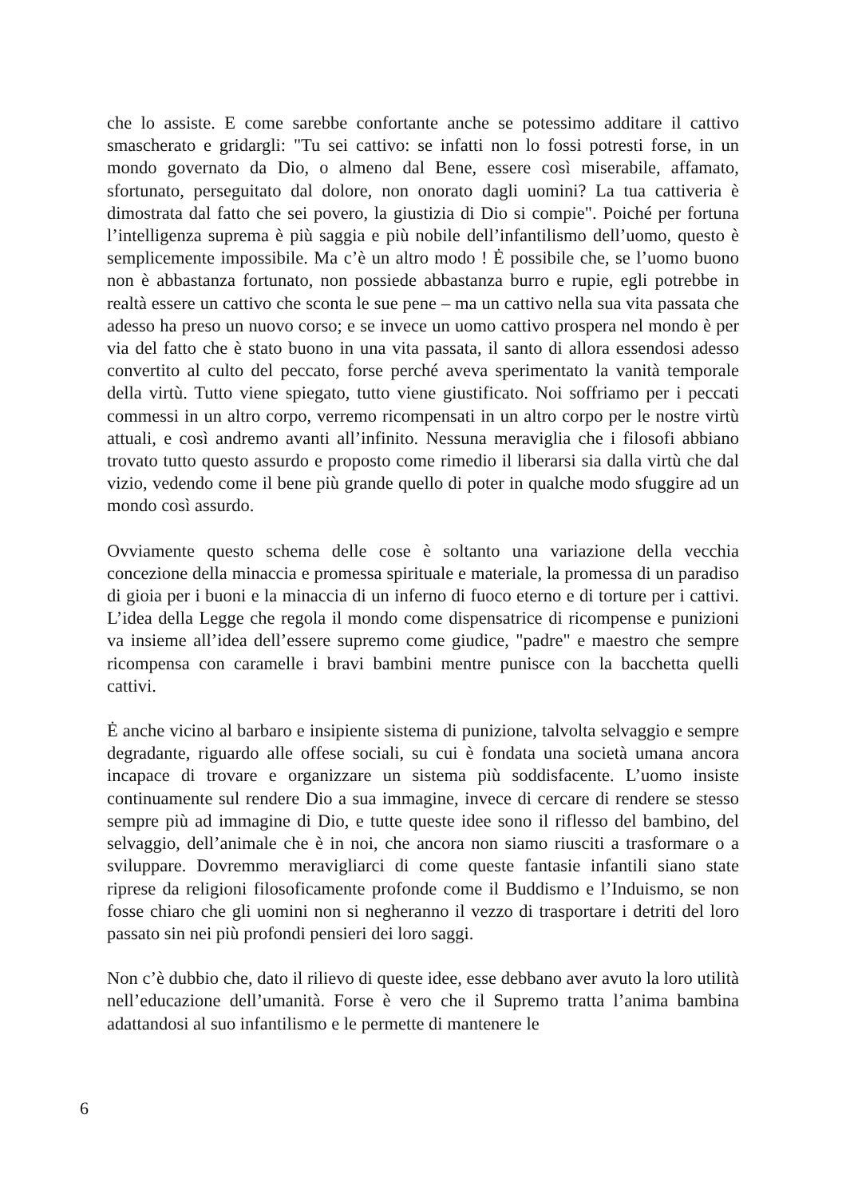che lo assiste. E come sarebbe confortante anche se potessimo additare il cattivo smascherato e gridargli: "Tu sei cattivo: se infatti non lo fossi potresti forse, in un mondo governato da Dio, o almeno dal Bene, essere così miserabile, affamato, sfortunato, perseguitato dal dolore, non onorato dagli uomini? La tua cattiveria è dimostrata dal fatto che sei povero, la giustizia di Dio si compie". Poiché per fortuna l’intelligenza suprema è più saggia e più nobile dell’infantilismo dell’uomo, questo è semplicemente impossibile. Ma c’è un altro modo ! Ė possibile che, se l’uomo buono non è abbastanza fortunato, non possiede abbastanza burro e rupie, egli potrebbe in realtà essere un cattivo che sconta le sue pene – ma un cattivo nella sua vita passata che adesso ha preso un nuovo corso; e se invece un uomo cattivo prospera nel mondo è per via del fatto che è stato buono in una vita passata, il santo di allora essendosi adesso convertito al culto del peccato, forse perché aveva sperimentato la vanità temporale della virtù. Tutto viene spiegato, tutto viene giustificato. Noi soffriamo per i peccati commessi in un altro corpo, verremo ricompensati in un altro corpo per le nostre virtù attuali, e così andremo avanti all’infinito. Nessuna meraviglia che i filosofi abbiano trovato tutto questo assurdo e proposto come rimedio il liberarsi sia dalla virtù che dal vizio, vedendo come il bene più grande quello di poter in qualche modo sfuggire ad un mondo così assurdo.
Ovviamente questo schema delle cose è soltanto una variazione della vecchia concezione della minaccia e promessa spirituale e materiale, la promessa di un paradiso di gioia per i buoni e la minaccia di un inferno di fuoco eterno e di torture per i cattivi. L’idea della Legge che regola il mondo come dispensatrice di ricompense e punizioni va insieme all’idea dell’essere supremo come giudice, "padre" e maestro che sempre ricompensa con caramelle i bravi bambini mentre punisce con la bacchetta quelli cattivi.
Ė anche vicino al barbaro e insipiente sistema di punizione, talvolta selvaggio e sempre degradante, riguardo alle offese sociali, su cui è fondata una società umana ancora incapace di trovare e organizzare un sistema più soddisfacente. L’uomo insiste continuamente sul rendere Dio a sua immagine, invece di cercare di rendere se stesso sempre più ad immagine di Dio, e tutte queste idee sono il riflesso del bambino, del selvaggio, dell’animale che è in noi, che ancora non siamo riusciti a trasformare o a sviluppare. Dovremmo meravigliarci di come queste fantasie infantili siano state riprese da religioni filosoficamente profonde come il Buddismo e l’Induismo, se non fosse chiaro che gli uomini non si negheranno il vezzo di trasportare i detriti del loro passato sin nei più profondi pensieri dei loro saggi.
Non c’è dubbio che, dato il rilievo di queste idee, esse debbano aver avuto la loro utilità nell’educazione dell’umanità. Forse è vero che il Supremo tratta l’anima bambina adattandosi al suo infantilismo e le permette di mantenere le
6